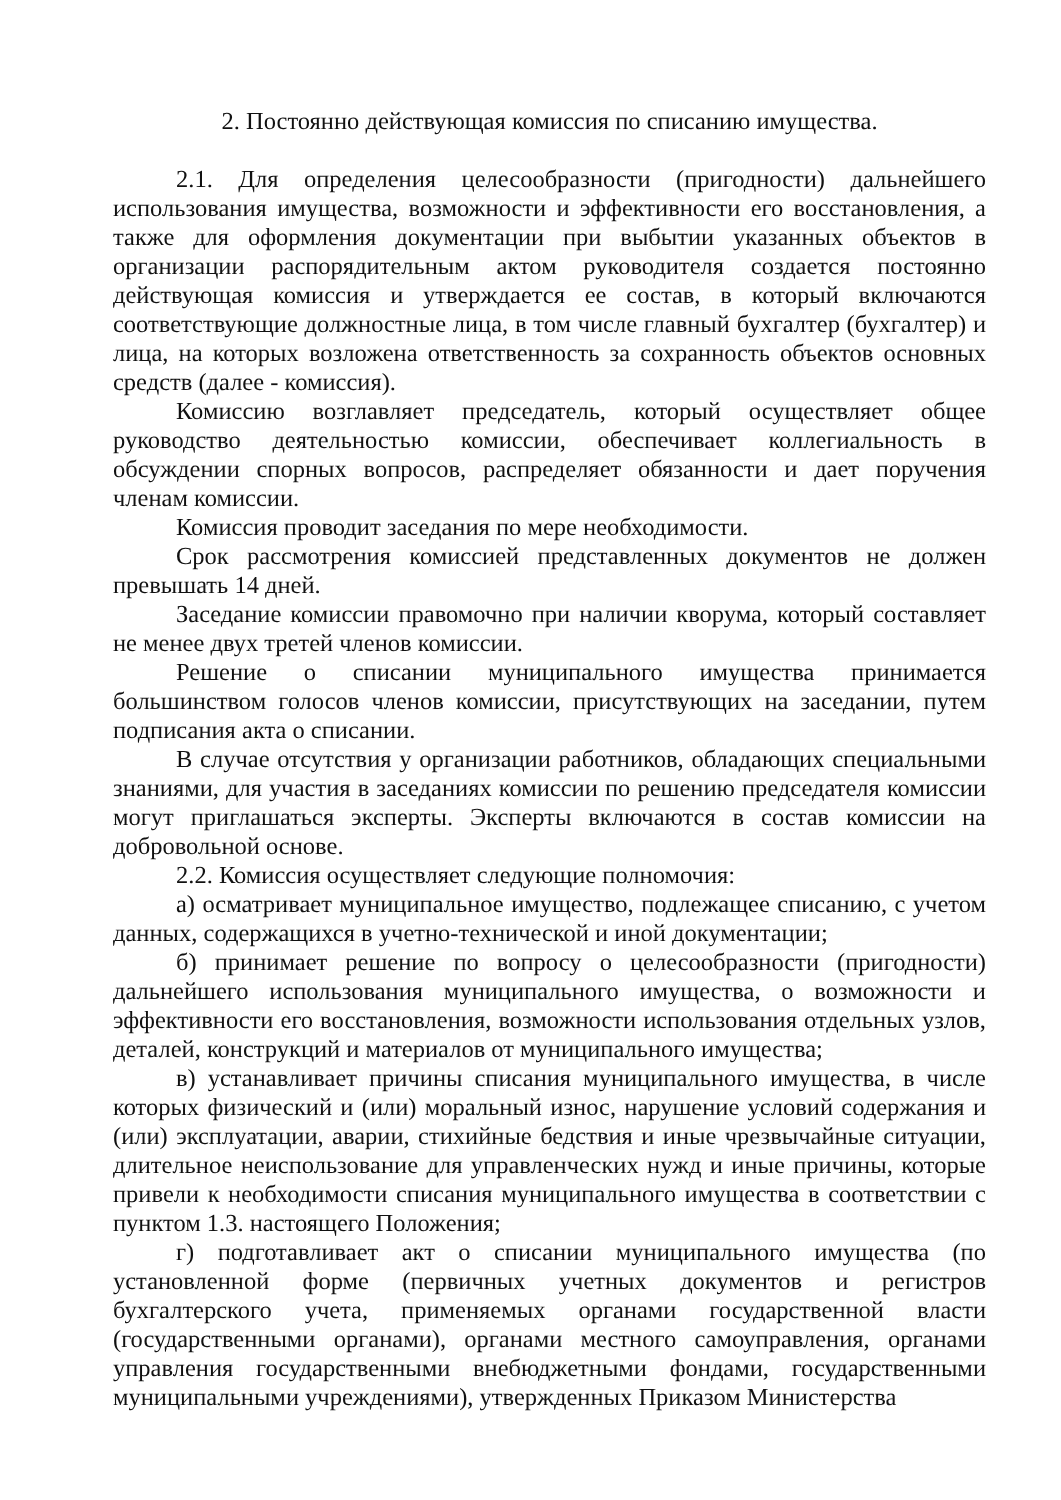2. Постоянно действующая комиссия по списанию имущества.
2.1. Для определения целесообразности (пригодности) дальнейшего использования имущества, возможности и эффективности его восстановления, а также для оформления документации при выбытии указанных объектов в организации распорядительным актом руководителя создается постоянно действующая комиссия и утверждается ее состав, в который включаются соответствующие должностные лица, в том числе главный бухгалтер (бухгалтер) и лица, на которых возложена ответственность за сохранность объектов основных средств (далее - комиссия).
Комиссию возглавляет председатель, который осуществляет общее руководство деятельностью комиссии, обеспечивает коллегиальность в обсуждении спорных вопросов, распределяет обязанности и дает поручения членам комиссии.
Комиссия проводит заседания по мере необходимости.
Срок рассмотрения комиссией представленных документов не должен превышать 14 дней.
Заседание комиссии правомочно при наличии кворума, который составляет не менее двух третей членов комиссии.
Решение о списании муниципального имущества принимается большинством голосов членов комиссии, присутствующих на заседании, путем подписания акта о списании.
В случае отсутствия у организации работников, обладающих специальными знаниями, для участия в заседаниях комиссии по решению председателя комиссии могут приглашаться эксперты. Эксперты включаются в состав комиссии на добровольной основе.
2.2. Комиссия осуществляет следующие полномочия:
а) осматривает муниципальное имущество, подлежащее списанию, с учетом данных, содержащихся в учетно-технической и иной документации;
б) принимает решение по вопросу о целесообразности (пригодности) дальнейшего использования муниципального имущества, о возможности и эффективности его восстановления, возможности использования отдельных узлов, деталей, конструкций и материалов от муниципального имущества;
в) устанавливает причины списания муниципального имущества, в числе которых физический и (или) моральный износ, нарушение условий содержания и (или) эксплуатации, аварии, стихийные бедствия и иные чрезвычайные ситуации, длительное неиспользование для управленческих нужд и иные причины, которые привели к необходимости списания муниципального имущества в соответствии с пунктом 1.3. настоящего Положения;
г) подготавливает акт о списании муниципального имущества (по установленной форме (первичных учетных документов и регистров бухгалтерского учета, применяемых органами государственной власти (государственными органами), органами местного самоуправления, органами управления государственными внебюджетными фондами, государственными муниципальными учреждениями), утвержденных Приказом Министерства